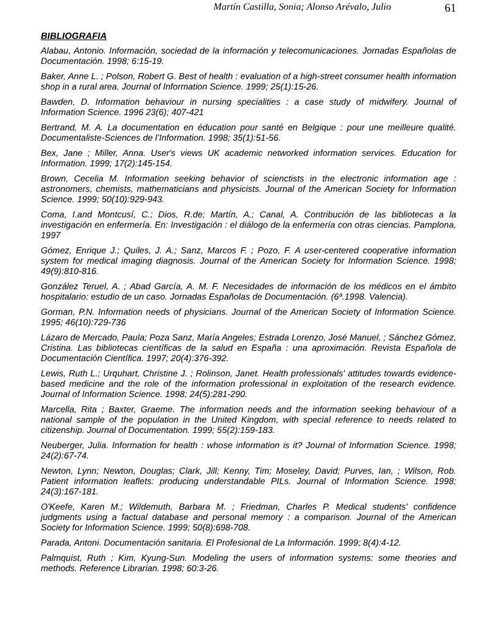Martín Castilla, Sonia; Alonso Arévalo, Julio 61
BIBLIOGRAFIA
Alabau, Antonio. Información, sociedad de la información y telecomunicaciones. Jornadas Españolas de Documentación. 1998; 6:15-19.
Baker, Anne L. ; Polson, Robert G. Best of health : evaluation of a high-street consumer health information shop in a rural area. Journal of Information Science. 1999; 25(1):15-26.
Bawden, D. Information behaviour in nursing specialities : a case study of midwifery. Journal of Information Science. 1996 23(6); 407-421
Bertrand, M. A. La documentation en éducation pour santé en Belgique : pour une meilleure qualité. Documentaliste-Sciences de l’Information. 1998; 35(1):51-56.
Bex, Jane ; Miller, Anna. User's views UK academic networked information services. Education for Information. 1999; 17(2):145-154.
Brown, Cecelia M. Information seeking behavior of scienctists in the electronic information age : astronomers, chemists, mathematicians and physicists. Journal of the American Society for Information Science. 1999; 50(10):929-943.
Coma, I.and Montcusí, C.; Dios, R.de; Martín, A.; Canal, A. Contribución de las bibliotecas a la investigación en enfermería. En: Investigación : el diálogo de la enfermería con otras ciencias. Pamplona, 1997
Gómez, Enrique J.; Quiles, J. A.; Sanz, Marcos F. ; Pozo, F. A user-centered cooperative information system for medical imaging diagnosis. Journal of the American Society for Information Science. 1998; 49(9):810-816.
González Teruel, A. ; Abad García, A. M. F. Necesidades de información de los médicos en el ámbito hospitalario: estudio de un caso. Jornadas Españolas de Documentación. (6ª.1998. Valencia).
Gorman, P.N. Information needs of physicians. Journal of the American Society of Information Science. 1995; 46(10):729-736
Lázaro de Mercado, Paula; Poza Sanz, María Angeles; Estrada Lorenzo, José Manuel, ; Sánchez Gómez, Cristina. Las bibliotecas científicas de la salud en España : una aproximación. Revista Española de Documentación Científica. 1997; 20(4):376-392.
Lewis, Ruth L.; Urquhart, Christine J. ; Rolinson, Janet. Health professionals' attitudes towards evidence-based medicine and the role of the information professional in exploitation of the research evidence. Journal of Information Science. 1998; 24(5):281-290.
Marcella, Rita ; Baxter, Graeme. The information needs and the information seeking behaviour of a national sample of the population in the United Kingdom, with special reference to needs related to citizenship. Journal of Documentation. 1999; 55(2):159-183.
Neuberger, Julia. Information for health : whose information is it? Journal of Information Science. 1998; 24(2):67-74.
Newton, Lynn; Newton, Douglas; Clark, Jill; Kenny, Tim; Moseley, David; Purves, Ian, ; Wilson, Rob. Patient information leaflets: producing understandable PILs. Journal of Information Science. 1998; 24(3):167-181.
O'Keefe, Karen M.; Wildemuth, Barbara M. ; Friedman, Charles P. Medical students' confidence judgments using a factual database and personal memory : a comparison. Journal of the American Society for Information Science. 1999; 50(8):698-708.
Parada, Antoni. Documentación sanitaria. El Profesional de La Información. 1999; 8(4):4-12.
Palmquist, Ruth ; Kim, Kyung-Sun. Modeling the users of information systems: some theories and methods. Reference Librarian. 1998; 60:3-26.